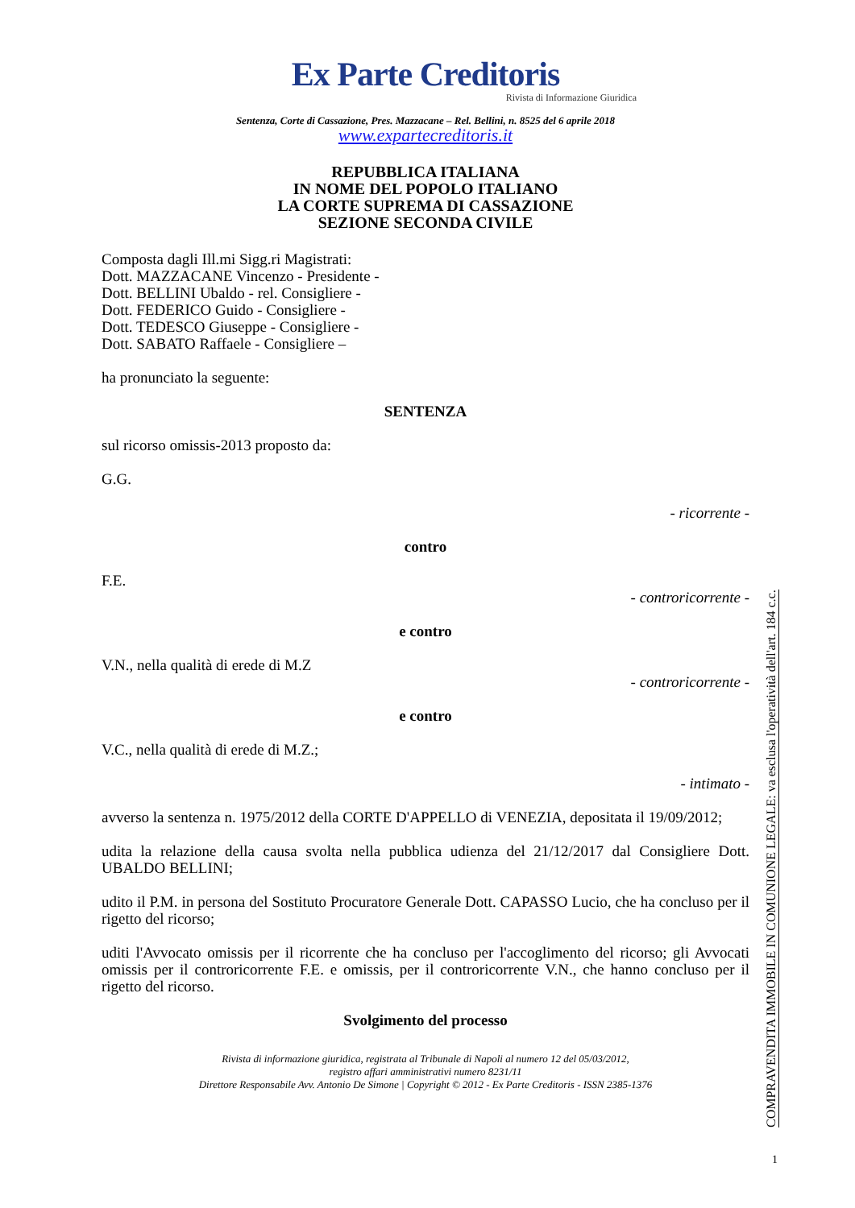Ex Parte Creditoris
Rivista di Informazione Giuridica
Sentenza, Corte di Cassazione, Pres. Mazzacane – Rel. Bellini, n. 8525 del 6 aprile 2018
www.expartecreditoris.it
REPUBBLICA ITALIANA
IN NOME DEL POPOLO ITALIANO
LA CORTE SUPREMA DI CASSAZIONE
SEZIONE SECONDA CIVILE
Composta dagli Ill.mi Sigg.ri Magistrati:
Dott. MAZZACANE Vincenzo - Presidente -
Dott. BELLINI Ubaldo - rel. Consigliere -
Dott. FEDERICO Guido - Consigliere -
Dott. TEDESCO Giuseppe - Consigliere -
Dott. SABATO Raffaele - Consigliere –
ha pronunciato la seguente:
SENTENZA
sul ricorso omissis-2013 proposto da:
G.G.
- ricorrente -
contro
F.E.
- controricorrente -
e contro
V.N., nella qualità di erede di M.Z
- controricorrente -
e contro
V.C., nella qualità di erede di M.Z.;
- intimato -
avverso la sentenza n. 1975/2012 della CORTE D'APPELLO di VENEZIA, depositata il 19/09/2012;
udita la relazione della causa svolta nella pubblica udienza del 21/12/2017 dal Consigliere Dott. UBALDO BELLINI;
udito il P.M. in persona del Sostituto Procuratore Generale Dott. CAPASSO Lucio, che ha concluso per il rigetto del ricorso;
uditi l'Avvocato omissis per il ricorrente che ha concluso per l'accoglimento del ricorso; gli Avvocati omissis per il controricorrente F.E. e omissis, per il controricorrente V.N., che hanno concluso per il rigetto del ricorso.
Svolgimento del processo
Rivista di informazione giuridica, registrata al Tribunale di Napoli al numero 12 del 05/03/2012,
registro affari amministrativi numero 8231/11
Direttore Responsabile Avv. Antonio De Simone | Copyright © 2012 - Ex Parte Creditoris - ISSN 2385-1376
COMPRAVENDITA IMMOBILE IN COMUNIONE LEGALE: va esclusa l'operatività dell'art. 184 c.c.
1